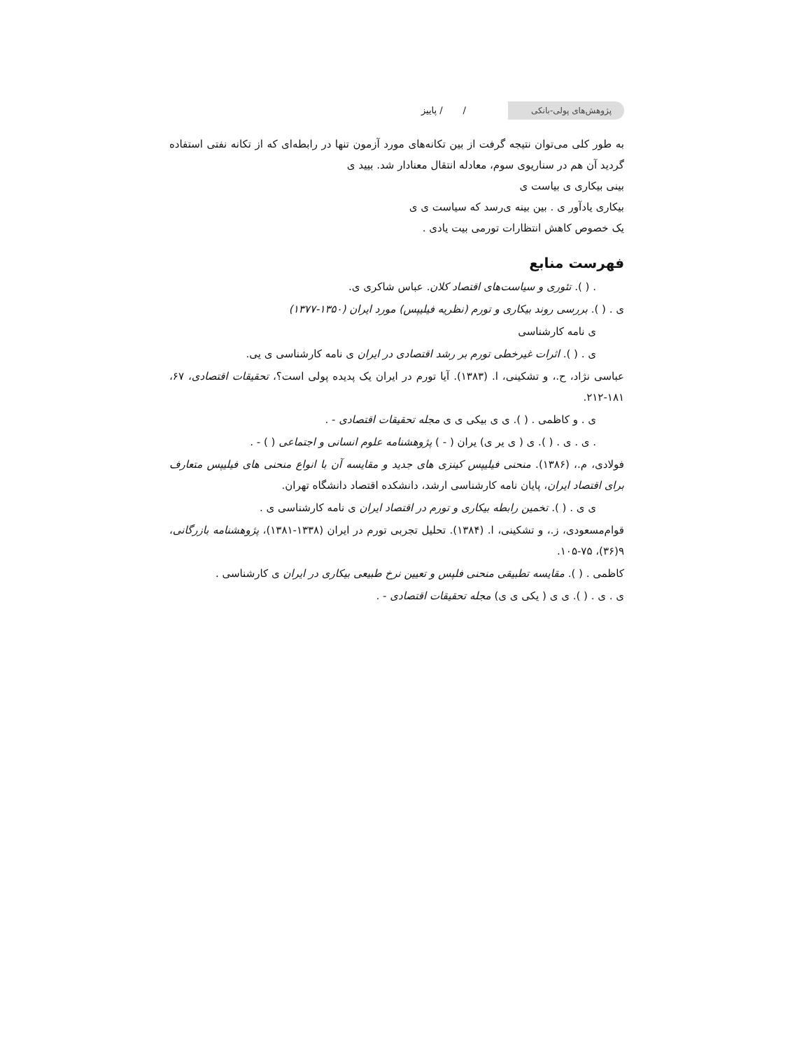پژوهش‌های پولی-بانکی
/ / پاییز
به طور کلی می‌توان نتیجه گرفت از بین تکانه‌های مورد آزمون تنها در رابطه‌ای که از تکانه نفتی استفاده گردید آن هم در سناریوی سوم، معادله انتقال معنادار شد. بیید ی
بینی بیکاری ی بیاست ی
بیکاری یادآور ی . بین بینه ی‌رسد که سیاست ی ی
یک خصوص کاهش انتظارات تورمی بیت یادی .
فهرست منابع
. ( ). تئوری و سیاست‌های اقتصاد کلان. عباس شاکری ی.
ی . ( ). بررسی روند بیکاری و تورم (نظریه فیلیپس) مورد ایران (۱۳۵۰-۱۳۷۷)
ی نامه کارشناسی
ی . ( ). اثرات غیرخطی تورم بر رشد اقتصادی در ایران ی نامه کارشناسی ی یی.
عباسی نژاد، ح.، و تشکینی، ا. (۱۳۸۳). آیا تورم در ایران یک پدیده پولی است؟، تحقیقات اقتصادی، ۶۷، ۱۸۱-۲۱۲.
ی . و کاظمی . ( ). ی ی بیکی ی ی مجله تحقیقات اقتصادی - .
. ی . ی . ( ). ی ( ی یر ی) یران ( - ) پژوهشنامه علوم انسانی و اجتماعی ( ) - .
فولادی، م.، (۱۳۸۶). منحنی فیلیپس کینزی های جدید و مقایسه آن با انواع منحنی های فیلیپس متعارف برای اقتصاد ایران، پایان نامه کارشناسی ارشد، دانشکده اقتصاد دانشگاه تهران.
ی ی . ( ). تخمین رابطه بیکاری و تورم در اقتصاد ایران ی نامه کارشناسی ی .
قوام‌مسعودی، ز.، و تشکینی، ا. (۱۳۸۴). تحلیل تجربی تورم در ایران (۱۳۳۸-۱۳۸۱)، پژوهشنامه بازرگانی، ۹(۳۶)، ۷۵-۱۰۵.
کاظمی . ( ). مقایسه تطبیقی منحنی فلپس و تعیین نرخ طبیعی بیکاری در ایران ی کارشناسی .
ی . ی . ( ). ی ی ( یکی ی ی) مجله تحقیقات اقتصادی - .